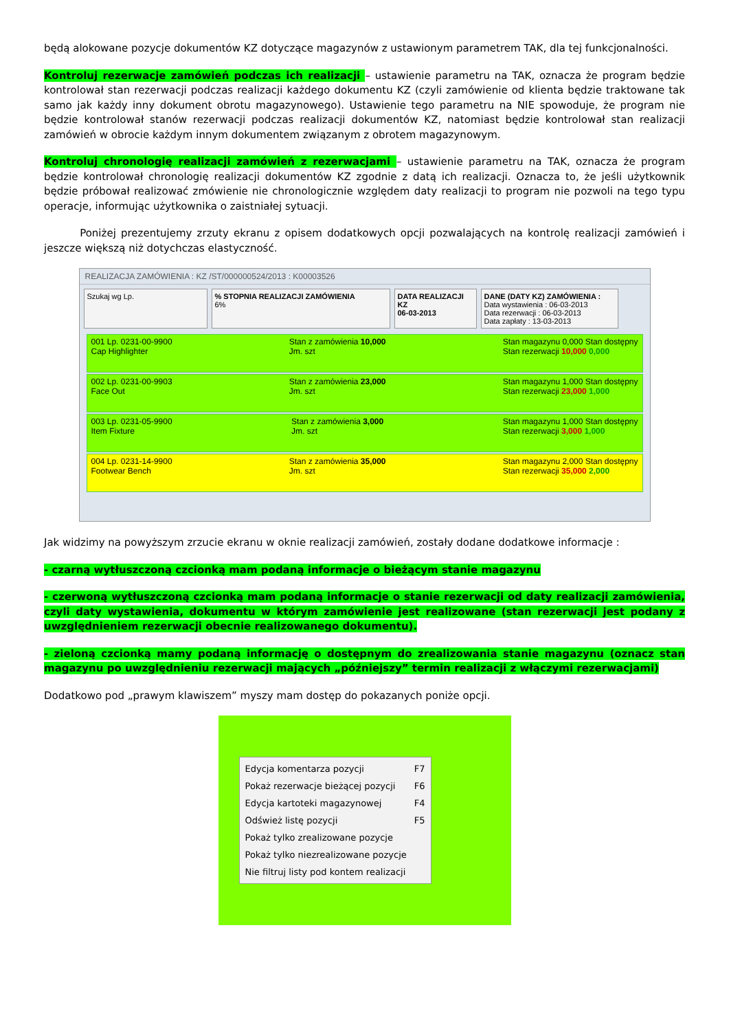będą alokowane pozycje dokumentów KZ dotyczące magazynów z ustawionym parametrem TAK, dla tej funkcjonalności.
Kontroluj rezerwacje zamówień podczas ich realizacji – ustawienie parametru na TAK, oznacza że program będzie kontrolował stan rezerwacji podczas realizacji każdego dokumentu KZ (czyli zamówienie od klienta będzie traktowane tak samo jak każdy inny dokument obrotu magazynowego). Ustawienie tego parametru na NIE spowoduje, że program nie będzie kontrolował stanów rezerwacji podczas realizacji dokumentów KZ, natomiast będzie kontrolował stan realizacji zamówień w obrocie każdym innym dokumentem związanym z obrotem magazynowym.
Kontroluj chronologię realizacji zamówień z rezerwacjami – ustawienie parametru na TAK, oznacza że program będzie kontrolował chronologię realizacji dokumentów KZ zgodnie z datą ich realizacji. Oznacza to, że jeśli użytkownik będzie próbował realizować zmówienie nie chronologicznie względem daty realizacji to program nie pozwoli na tego typu operacje, informując użytkownika o zaistniałej sytuacji.
    Poniżej prezentujemy zrzuty ekranu z opisem dodatkowych opcji pozwalających na kontrolę realizacji zamówień i jeszcze większą niż dotychczas elastyczność.
REALIZACJA ZAMÓWIENIA : KZ /ST/000000524/2013 : K00003526
Szukaj wg Lp. % STOPNIA REALIZACJI ZAMÓWIENIA
6%
DATA REALIZACJI KZ
06-03-2013
DANE (DATY KZ) ZAMÓWIENIA :
Data wystawienia : 06-03-2013
Data rezerwacji : 06-03-2013
Data zapłaty : 13-03-2013
001 Lp. 0231-00-9900
Cap Highlighter
Stan z zamówienia 10,000
Jm. szt
Stan magazynu 0,000 Stan dostępny
Stan rezerwacji 10,000 0,000
002 Lp. 0231-00-9903
Face Out
Stan z zamówienia 23,000
Jm. szt
Stan magazynu 1,000 Stan dostępny
Stan rezerwacji 23,000 1,000
003 Lp. 0231-05-9900
Item Fixture
Stan z zamówienia 3,000
Jm. szt
Stan magazynu 1,000 Stan dostępny
Stan rezerwacji 3,000 1,000
004 Lp. 0231-14-9900
Footwear Bench
Stan z zamówienia 35,000
Jm. szt
Stan magazynu 2,000 Stan dostępny
Stan rezerwacji 35,000 2,000
Jak widzimy na powyższym zrzucie ekranu w oknie realizacji zamówień, zostały dodane dodatkowe informacje :
- czarną wytłuszczoną czcionką mam podaną informacje o bieżącym stanie magazynu
- czerwoną wytłuszczoną czcionką mam podaną informacje o stanie rezerwacji od daty realizacji zamówienia, czyli daty wystawienia, dokumentu w którym zamówienie jest realizowane (stan rezerwacji jest podany z uwzględnieniem rezerwacji obecnie realizowanego dokumentu).
- zieloną czcionką mamy podaną informację o dostępnym do zrealizowania stanie magazynu (oznacz stan magazynu po uwzględnieniu rezerwacji mających „późniejszy” termin realizacji z włączymi rezerwacjami)
Dodatkowo pod „prawym klawiszem” myszy mam dostęp do pokazanych poniże opcji.
Edycja komentarza pozycji F7
Pokaż rezerwacje bieżącej pozycji F6
Edycja kartoteki magazynowej F4
Odśwież listę pozycji F5
Pokaż tylko zrealizowane pozycje
Pokaż tylko niezrealizowane pozycje
Nie filtruj listy pod kontem realizacji